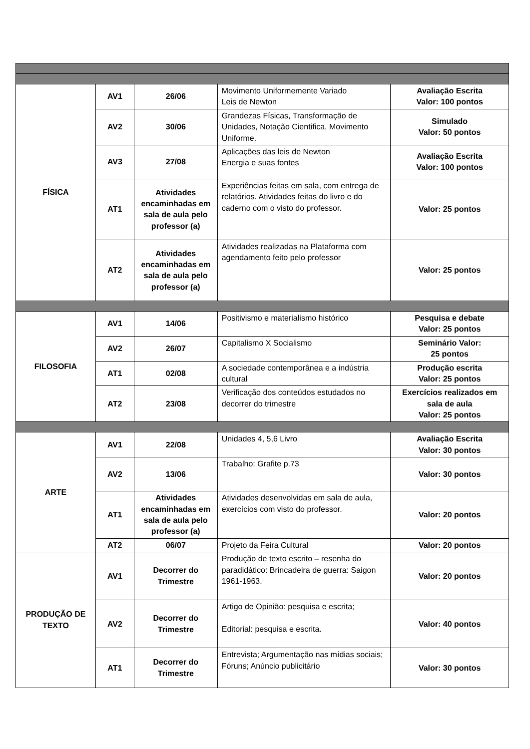| FÍSICA | AV1 | 26/06 | Movimento Uniformemente Variado Leis de Newton | Avaliação Escrita Valor: 100 pontos |
| | AV2 | 30/06 | Grandezas Físicas, Transformação de Unidades, Notação Cientifica, Movimento Uniforme. | Simulado Valor: 50 pontos |
| | AV3 | 27/08 | Aplicações das leis de Newton Energia e suas fontes | Avaliação Escrita Valor: 100 pontos |
| | AT1 | Atividades encaminhadas em sala de aula pelo professor (a) | Experiências feitas em sala, com entrega de relatórios. Atividades feitas do livro e do caderno com o visto do professor. | Valor: 25 pontos |
| | AT2 | Atividades encaminhadas em sala de aula pelo professor (a) | Atividades realizadas na Plataforma com agendamento feito pelo professor | Valor: 25 pontos |
| FILOSOFIA | AV1 | 14/06 | Positivismo e materialismo histórico | Pesquisa e debate Valor: 25 pontos |
| | AV2 | 26/07 | Capitalismo X Socialismo | Seminário Valor: 25 pontos |
| | AT1 | 02/08 | A sociedade contemporânea e a indústria cultural | Produção escrita Valor: 25 pontos |
| | AT2 | 23/08 | Verificação dos conteúdos estudados no decorrer do trimestre | Exercícios realizados em sala de aula Valor: 25 pontos |
| ARTE | AV1 | 22/08 | Unidades 4, 5,6 Livro | Avaliação Escrita Valor: 30 pontos |
| | AV2 | 13/06 | Trabalho: Grafite p.73 | Valor: 30 pontos |
| | AT1 | Atividades encaminhadas em sala de aula pelo professor (a) | Atividades desenvolvidas em sala de aula, exercícios com visto do professor. | Valor: 20 pontos |
| | AT2 | 06/07 | Projeto da Feira Cultural | Valor: 20 pontos |
| PRODUÇÃO DE TEXTO | AV1 | Decorrer do Trimestre | Produção de texto escrito – resenha do paradidático: Brincadeira de guerra: Saigon 1961-1963. | Valor: 20 pontos |
| | AV2 | Decorrer do Trimestre | Artigo de Opinião: pesquisa e escrita; Editorial: pesquisa e escrita. | Valor: 40 pontos |
| | AT1 | Decorrer do Trimestre | Entrevista; Argumentação nas mídias sociais; Fóruns; Anúncio publicitário | Valor: 30 pontos |